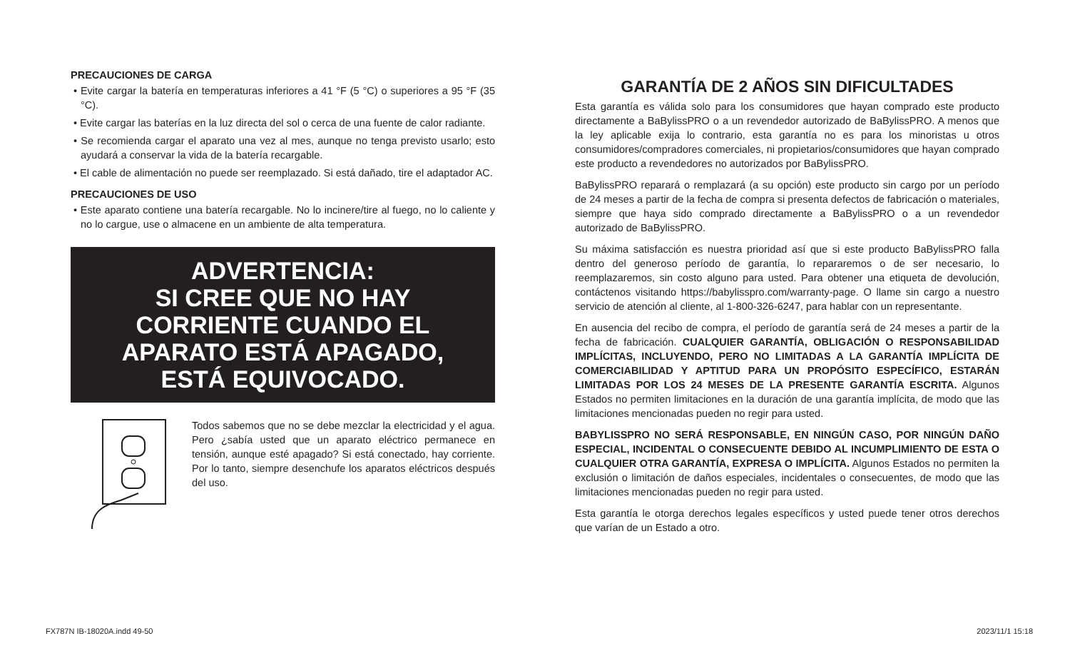PRECAUCIONES DE CARGA
• Evite cargar la batería en temperaturas inferiores a 41 °F (5 °C) o superiores a 95 °F (35 °C).
• Evite cargar las baterías en la luz directa del sol o cerca de una fuente de calor radiante.
• Se recomienda cargar el aparato una vez al mes, aunque no tenga previsto usarlo; esto ayudará a conservar la vida de la batería recargable.
• El cable de alimentación no puede ser reemplazado. Si está dañado, tire el adaptador AC.
PRECAUCIONES DE USO
• Este aparato contiene una batería recargable. No lo incinere/tire al fuego, no lo caliente y no lo cargue, use o almacene en un ambiente de alta temperatura.
ADVERTENCIA:
SI CREE QUE NO HAY
CORRIENTE CUANDO EL
APARATO ESTÁ APAGADO,
ESTÁ EQUIVOCADO.
Todos sabemos que no se debe mezclar la electricidad y el agua. Pero ¿sabía usted que un aparato eléctrico permanece en tensión, aunque esté apagado? Si está conectado, hay corriente. Por lo tanto, siempre desenchufe los aparatos eléctricos después del uso.
GARANTÍA DE 2 AÑOS SIN DIFICULTADES
Esta garantía es válida solo para los consumidores que hayan comprado este producto directamente a BaBylissPRO o a un revendedor autorizado de BaBylissPRO. A menos que la ley aplicable exija lo contrario, esta garantía no es para los minoristas u otros consumidores/compradores comerciales, ni propietarios/consumidores que hayan comprado este producto a revendedores no autorizados por BaBylissPRO.
BaBylissPRO reparará o remplazará (a su opción) este producto sin cargo por un período de 24 meses a partir de la fecha de compra si presenta defectos de fabricación o materiales, siempre que haya sido comprado directamente a BaBylissPRO o a un revendedor autorizado de BaBylissPRO.
Su máxima satisfacción es nuestra prioridad así que si este producto BaBylissPRO falla dentro del generoso período de garantía, lo repararemos o de ser necesario, lo reemplazaremos, sin costo alguno para usted. Para obtener una etiqueta de devolución, contáctenos visitando https://babylisspro.com/warranty-page. O llame sin cargo a nuestro servicio de atención al cliente, al 1-800-326-6247, para hablar con un representante.
En ausencia del recibo de compra, el período de garantía será de 24 meses a partir de la fecha de fabricación. CUALQUIER GARANTÍA, OBLIGACIÓN O RESPONSABILIDAD IMPLÍCITAS, INCLUYENDO, PERO NO LIMITADAS A LA GARANTÍA IMPLÍCITA DE COMERCIABILIDAD Y APTITUD PARA UN PROPÓSITO ESPECÍFICO, ESTARÁN LIMITADAS POR LOS 24 MESES DE LA PRESENTE GARANTÍA ESCRITA. Algunos Estados no permiten limitaciones en la duración de una garantía implícita, de modo que las limitaciones mencionadas pueden no regir para usted.
BABYLISSPRO NO SERÁ RESPONSABLE, EN NINGÚN CASO, POR NINGÚN DAÑO ESPECIAL, INCIDENTAL O CONSECUENTE DEBIDO AL INCUMPLIMIENTO DE ESTA O CUALQUIER OTRA GARANTÍA, EXPRESA O IMPLÍCITA. Algunos Estados no permiten la exclusión o limitación de daños especiales, incidentales o consecuentes, de modo que las limitaciones mencionadas pueden no regir para usted.
Esta garantía le otorga derechos legales específicos y usted puede tener otros derechos que varían de un Estado a otro.
FX787N IB-18020A.indd 49-50 2023/11/1 15:18